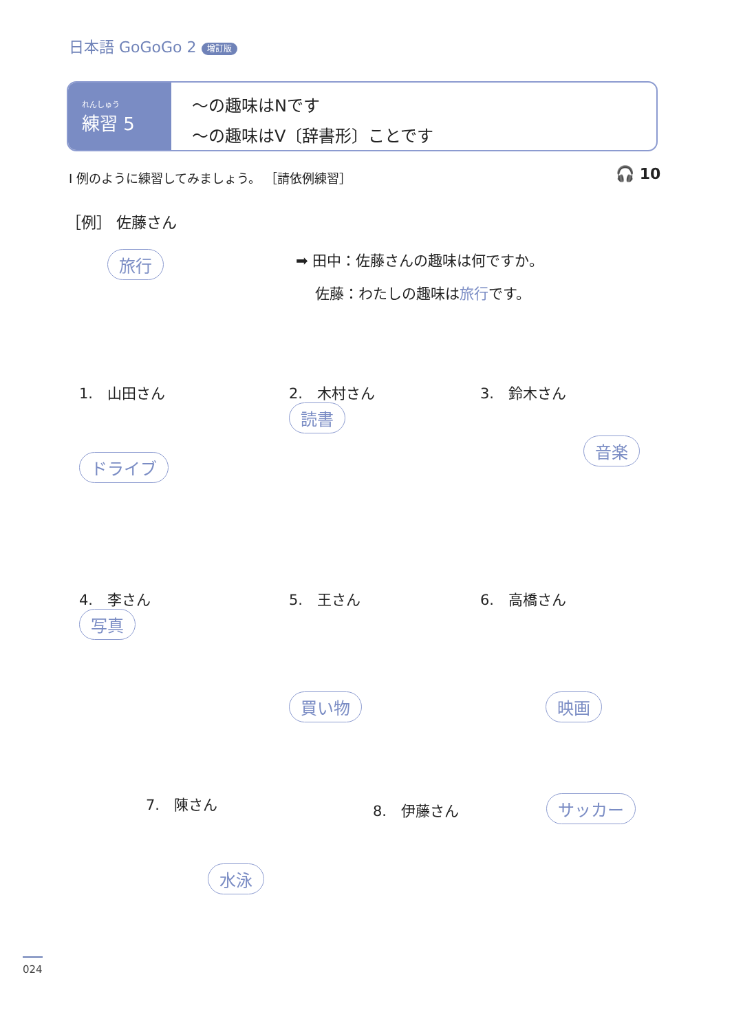日本語 GoGoGo 2 增訂版
れんしゅう
練習 5
〜の趣味はNです
〜の趣味はV〔辞書形〕ことです
Ⅰ 例のように練習してみましょう。 ［請依例練習］
🎧 10
［例］ 佐藤さん
旅行
➡ 田中：佐藤さんの趣味は何ですか。
　 佐藤：わたしの趣味は旅行です。
1.　山田さん
ドライブ
2.　木村さん
読書
3.　鈴木さん
音楽
4.　李さん
写真
5.　王さん
買い物
6.　高橋さん
映画
7.　陳さん
水泳
8.　伊藤さん サッカー
024